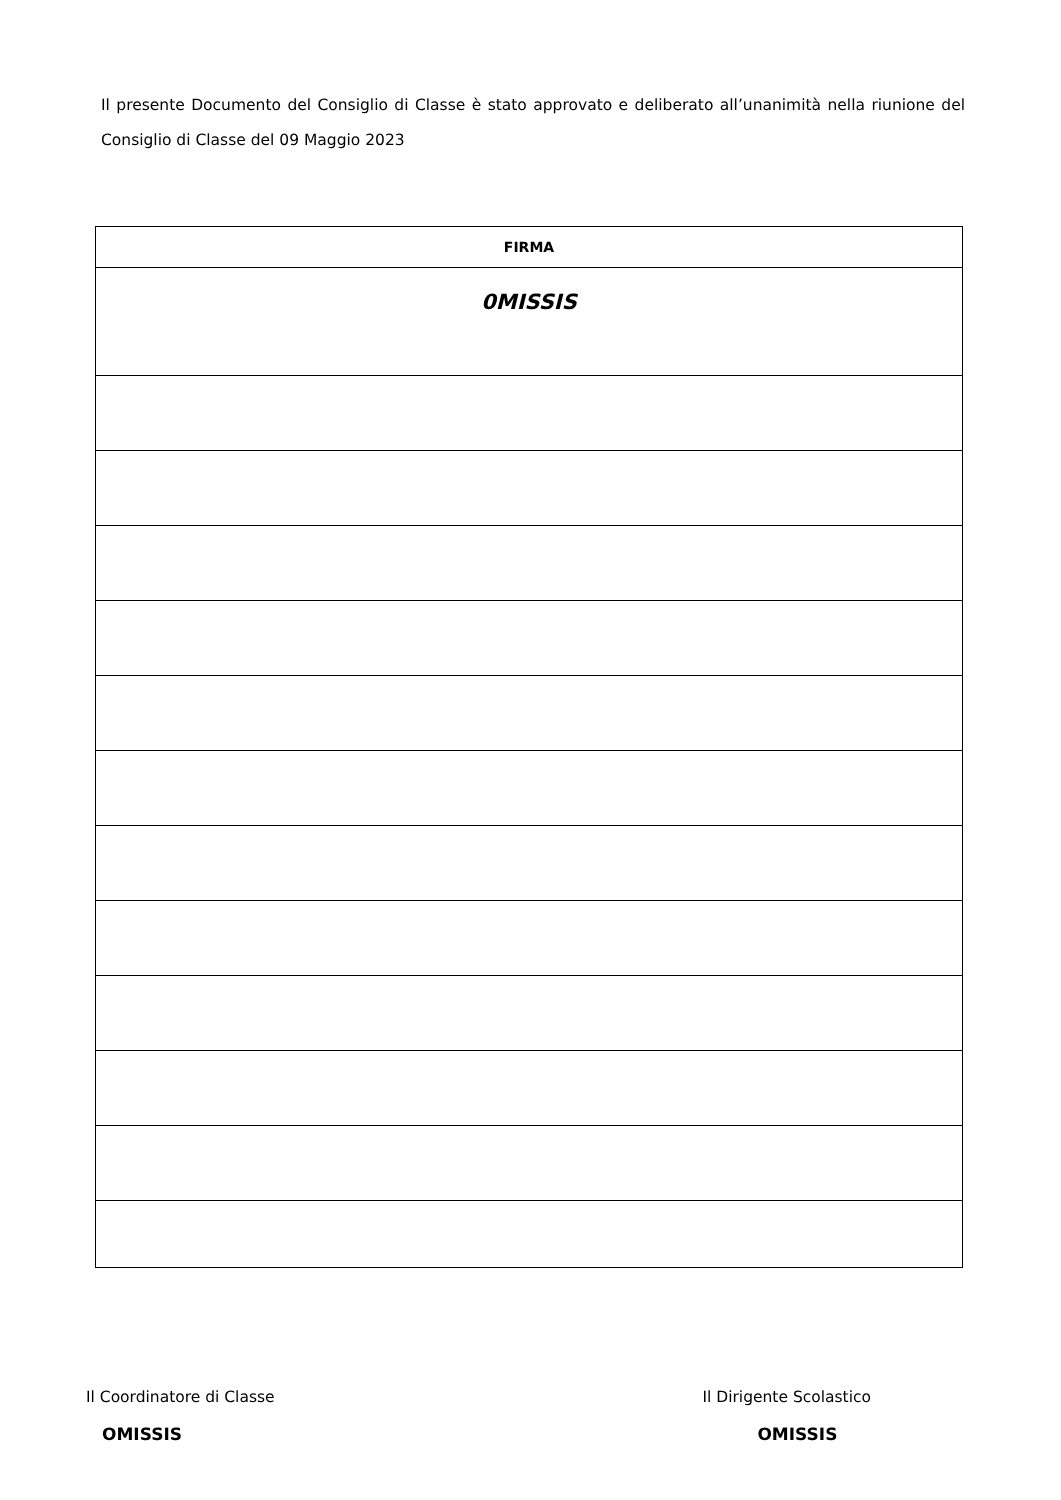Il presente Documento del Consiglio di Classe è stato approvato e deliberato all’unanimità nella riunione del Consiglio di Classe del 09 Maggio 2023
| FIRMA |
| --- |
| 0MISSIS |
Il Coordinatore di Classe
OMISSIS
Il Dirigente Scolastico
OMISSIS